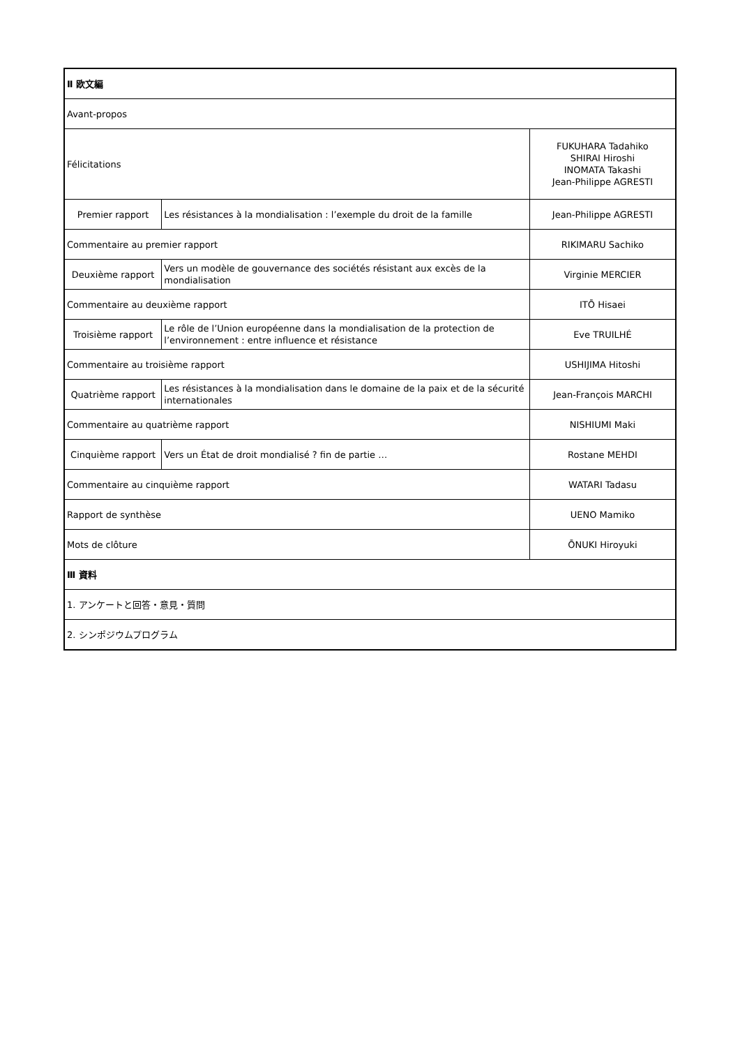| Ⅱ 欧文編 | | |
| Avant-propos | | |
| Félicitations | | FUKUHARA Tadahiko SHIRAI Hiroshi INOMATA Takashi Jean-Philippe AGRESTI |
| Premier rapport | Les résistances à la mondialisation : l’exemple du droit de la famille | Jean-Philippe AGRESTI |
| Commentaire au premier rapport | | RIKIMARU Sachiko |
| Deuxième rapport | Vers un modèle de gouvernance des sociétés résistant aux excès de la mondialisation | Virginie MERCIER |
| Commentaire au deuxième rapport | | ITŌ Hisaei |
| Troisième rapport | Le rôle de l’Union européenne dans la mondialisation de la protection de l’environnement : entre influence et résistance | Eve TRUILHÉ |
| Commentaire au troisième rapport | | USHIJIMA Hitoshi |
| Quatrième rapport | Les résistances à la mondialisation dans le domaine de la paix et de la sécurité internationales | Jean-François MARCHI |
| Commentaire au quatrième rapport | | NISHIUMI Maki |
| Cinquième rapport | Vers un État de droit mondialisé ? fin de partie … | Rostane MEHDI |
| Commentaire au cinquième rapport | | WATARI Tadasu |
| Rapport de synthèse | | UENO Mamiko |
| Mots de clôture | | ŌNUKI Hiroyuki |
| Ⅲ 資料 | | |
| 1. アンケートと回答・意見・質問 | | |
| 2. シンポジウムプログラム | | |